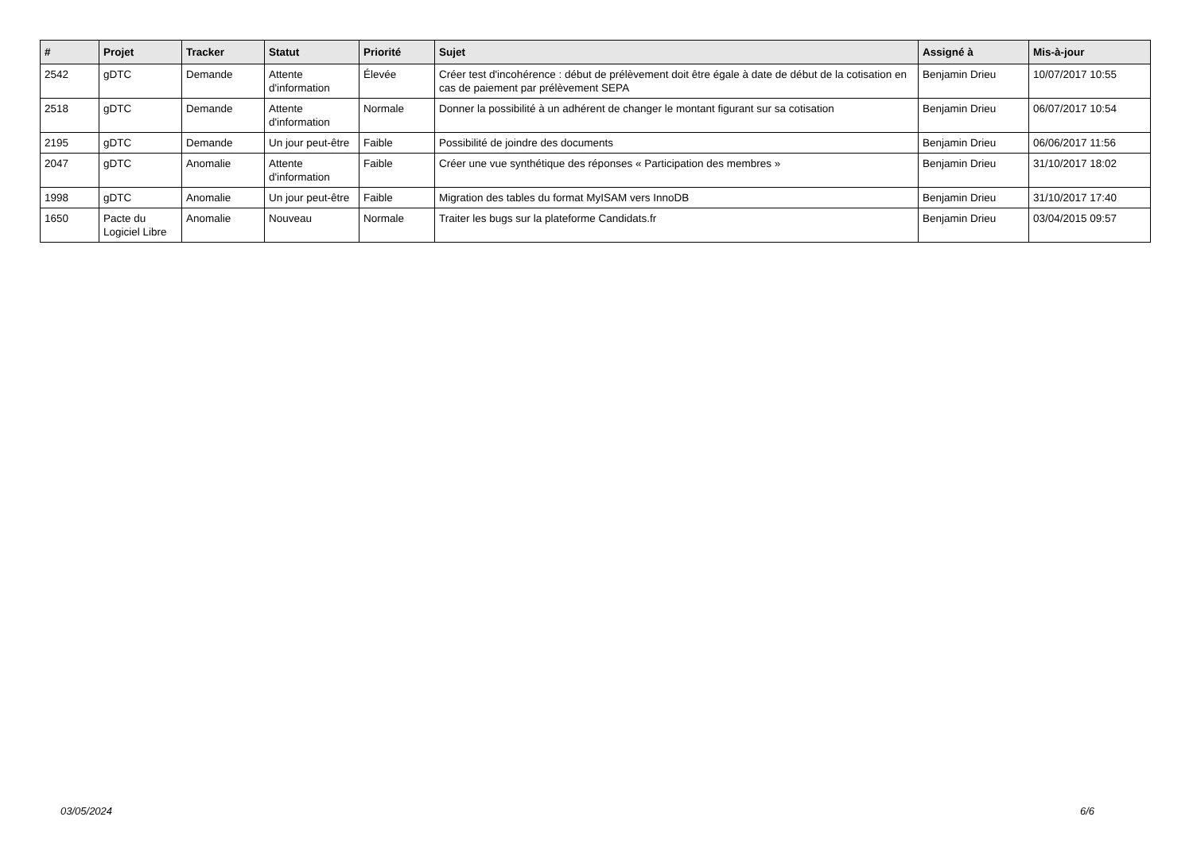| # | Projet | Tracker | Statut | Priorité | Sujet | Assigné à | Mis-à-jour |
| --- | --- | --- | --- | --- | --- | --- | --- |
| 2542 | gDTC | Demande | Attente d'information | Élevée | Créer test d'incohérence : début de prélèvement doit être égale à date de début de la cotisation en cas de paiement par prélèvement SEPA | Benjamin Drieu | 10/07/2017 10:55 |
| 2518 | gDTC | Demande | Attente d'information | Normale | Donner la possibilité à un adhérent de changer le montant figurant sur sa cotisation | Benjamin Drieu | 06/07/2017 10:54 |
| 2195 | gDTC | Demande | Un jour peut-être | Faible | Possibilité de joindre des documents | Benjamin Drieu | 06/06/2017 11:56 |
| 2047 | gDTC | Anomalie | Attente d'information | Faible | Créer une vue synthétique des réponses « Participation des membres » | Benjamin Drieu | 31/10/2017 18:02 |
| 1998 | gDTC | Anomalie | Un jour peut-être | Faible | Migration des tables du format MyISAM vers InnoDB | Benjamin Drieu | 31/10/2017 17:40 |
| 1650 | Pacte du Logiciel Libre | Anomalie | Nouveau | Normale | Traiter les bugs sur la plateforme Candidats.fr | Benjamin Drieu | 03/04/2015 09:57 |
03/05/2024 6/6